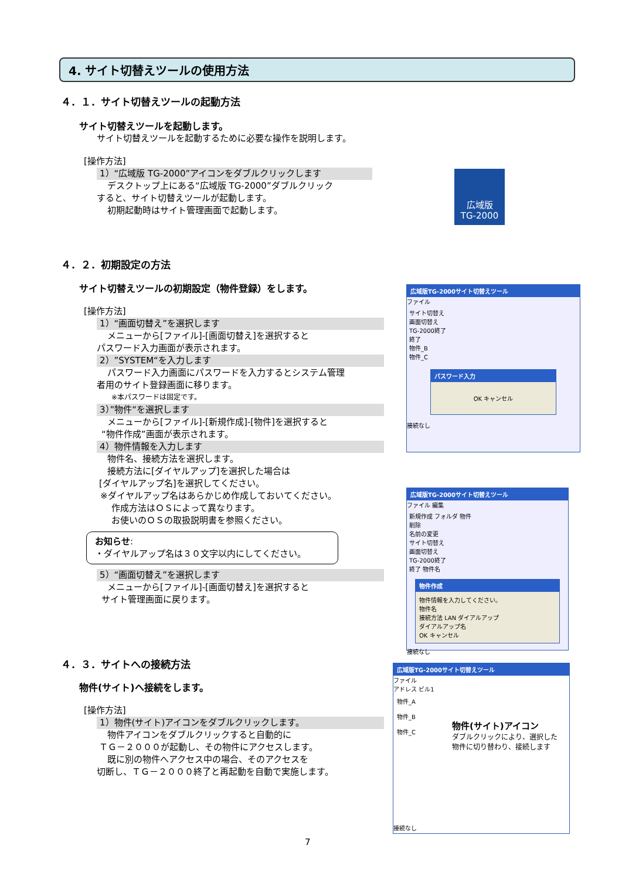4. サイト切替えツールの使用方法
４．１．サイト切替えツールの起動方法
サイト切替えツールを起動します。
サイト切替えツールを起動するために必要な操作を説明します。
[操作方法]
1）“広域版 TG-2000”アイコンをダブルクリックします
デスクトップ上にある“広域版 TG-2000”ダブルクリック
すると、サイト切替えツールが起動します。
初期起動時はサイト管理画面で起動します。
広域版
TG-2000
４．２．初期設定の方法
サイト切替えツールの初期設定（物件登録）をします。
[操作方法]
1）“画面切替え”を選択します
メニューから[ファイル]-[画面切替え]を選択すると
パスワード入力画面が表示されます。
2）”SYSTEM“を入力します
パスワード入力画面にパスワードを入力するとシステム管理
者用のサイト登録画面に移ります。
※本パスワードは固定です。
3）”物件“を選択します
メニューから[ファイル]-[新規作成]-[物件]を選択すると
“物件作成”画面が表示されます。
4）物件情報を入力します
物件名、接続方法を選択します。
接続方法に[ダイヤルアップ]を選択した場合は
[ダイヤルアップ名]を選択してください。
※ダイヤルアップ名はあらかじめ作成しておいてください。
作成方法はＯＳによって異なります。
お使いのＯＳの取扱説明書を参照ください。
お知らせ:
・ダイヤルアップ名は３０文字以内にしてください。
5）“画面切替え”を選択します
メニューから[ファイル]-[画面切替え]を選択すると
サイト管理画面に戻ります。
広域版TG-2000サイト切替えツール
ファイル
サイト切替え
画面切替え
TG-2000終了
終了
物件_B
物件_C
パスワード入力
OK キャンセル
接続なし
広域版TG-2000サイト切替えツール
ファイル 編集
新規作成 フォルダ 物件
削除
名前の変更
サイト切替え
画面切替え
TG-2000終了
終了 物件名
物件作成
物件情報を入力してください。
物件名
接続方法 LAN ダイアルアップ
ダイアルアップ名
OK キャンセル
接続なし
４．３．サイトへの接続方法
物件(サイト)へ接続をします。
[操作方法]
1）物件(サイト)アイコンをダブルクリックします。
物件アイコンをダブルクリックすると自動的に
ＴＧ－２０００が起動し、その物件にアクセスします。
既に別の物件へアクセス中の場合、そのアクセスを
切断し、ＴＧ－２０００終了と再起動を自動で実施します。
広域版TG-2000サイト切替えツール
ファイル
アドレス ビル1
物件_A
物件_B
物件_C
物件(サイト)アイコン
ダブルクリックにより、選択した
物件に切り替わり、接続します
接続なし
7